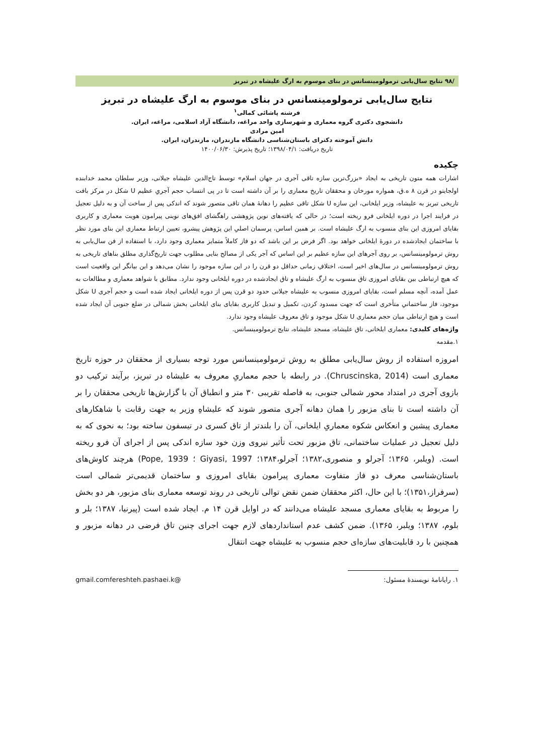/۹۸ نتایج سال‌یابی ترمولومینسانس در بنای موسوم به ارگ علیشاه در تبریز
نتایج سال‌یابی ترمولومینسانس در بنای موسوم به ارگ علیشاه در تبریز
فرشته پاشائی کمالی<sup>۱</sup>
دانشجوی دکتری گروه معماری و شهرسازی واحد مراغه، دانشگاه آزاد اسلامی، مراغه، ایران.
امین مرادی
دانش آموخته دکترای باستان‌شناسی دانشگاه مازندران، مازندران، ایران.
تاریخ دریافت: ۱۳۹۸/۰۴/۱؛ تاریخ پذیرش: ۱۴۰۰/۰۶/۳۰
چکیده
اشارات همه متون تاریخی به ایجاد «بزرگ‌ترین سازه تاقی آجری در جهان اسلام» توسط تاج‌الدین علیشاه جیلانی، وزیر سلطان محمد خدابنده اولجایتو در قرن ۸ ه.ق، همواره مورخان و محققان تاریخ معماری را بر آن داشته است تا در پی انتساب حجم آجریِ عظیم U شکل در مرکز بافت تاریخی تبریز به علیشاه، وزیر ایلخانی، این سازه U شکل تاقی عظیم را دهانهٔ همان تاقی متصور شوند که اندکی پس از ساخت آن و به دلیل تعجیل در فرایند اجرا در دوره ایلخانی فرو ریخته است؛ در حالی که یافته‌های نوین پژوهشی راهگشای افق‌های نوینی پیرامون هویت معماری و کاربری بقایای امروزی این بنای منسوب به ارگ علیشاه است. بر همین اساس، پرسمان اصلیِ این پژوهش پیشرو، تعیین ارتباط معماری این بنای مورد نظر با ساختمان ایجادشده در دورهٔ ایلخانی خواهد بود. اگر فرض بر این باشد که دو فاز کاملاً متمایز معماری وجود دارد، با استفاده از فن سال‌یابی به روش ترمولومینسانس، بر روی آجرهای این سازه عظیم بر این اساس که آجر یکی از مصالح بنایی مطلوب جهت تاریخ‌گذاری مطلق بناهای تاریخی به روش ترمولومینسانس در سال‌های اخیر است، اختلافِ زمانی حداقل دو قرن را در این سازه موجود را نشان می‌دهد و این بیانگر این واقعیت است که هیچ ارتباطی بین بقایای امروزی تاق منسوب به ارگ علیشاه و تاق ایجادشده در دوره ایلخانی وجود ندارد. مطابق با شواهد معماری و مطالعات به عمل آمده، آنچه مسلم است، بقایای امروزی منسوب به علیشاه جیلانی حدود دو قرن پس از دوره ایلخانی ایجاد شده است و حجم آجری U شکل موجود، فاز ساختمانیِ متأخری است که جهت مسدود کردن، تکمیل و تبدیل کاربری بقایای بنای ایلخانی بخش شمالی در ضلع جنوبی آن ایجاد شده است و هیچ ارتباطی میان حجم معماری U شکل موجود و تاق معروف علیشاه وجود ندارد.
واژه‌های کلیدی: معماری ایلخانی، تاق علیشاه، مسجد علیشاه، نتایج ترمولومینسانس.
۱.مقدمه
امروزه استفاده از روش سال‌یابی مطلق به روش ترمولومینسانس مورد توجه بسیاری از محققان در حوزه تاریخ معماری است (Chruscinska, 2014). در رابطه با حجم معماریِ معروف به علیشاه در تبریز، برآیند ترکیب دو بازوی آجری در امتداد محور شمالی جنوبی، به فاصله تقریبی ۳۰ متر و انطباق آن با گزارش‌ها تاریخی محققان را بر آن داشته است تا بنای مزبور را همان دهانه آجری متصور شوند که علیشاهِ وزیر به جهت رقابت با شاهکارهای معماری پیشین و انعکاس شکوه معماریِ ایلخانی، آن را بلندتر از تاق کسری در تیسفون ساخته بود؛ به نحوی که به دلیل تعجیل در عملیات ساختمانی، تاق مزبور تحت تأثیر نیروی وزن خود سازه اندکی پس از اجرای آن فرو ریخته است. (ویلبر، ۱۳۶۵؛ آجرلو و منصوری،۱۳۸۲؛ آجرلو،۱۳۸۴؛ Giyasi, 1997 ؛ Pope, 1939) هرچند کاوش‌های باستان‌شناسی معرف دو فاز متفاوت معماری پیرامون بقایای امروزی و ساختمان قدیمی‌تر شمالی است (سرفراز،۱۳۵۱)؛ با این حال، اکثر محققان ضمن نقض توالی تاریخی در روند توسعه معماری بنای مزبور، هر دو بخش را مربوط به بقایای معماری مسجد علیشاه می‌دانند که در اوایل قرن ۱۴ م. ایجاد شده است (پیرنیا، ۱۳۸۷؛ بلر و بلوم، ۱۳۸۷؛ ویلبر، ۱۳۶۵). ضمن کشف عدم استانداردهای لازم جهت اجرای چنین تاق فرضی در دهانه مزبور و همچنین با رد قابلیت‌های سازه‌ای حجم منسوب به علیشاه جهت انتقال
۱. رایانامهٔ نویسندهٔ مسئول: gmail.comfereshteh.pashaei.k@